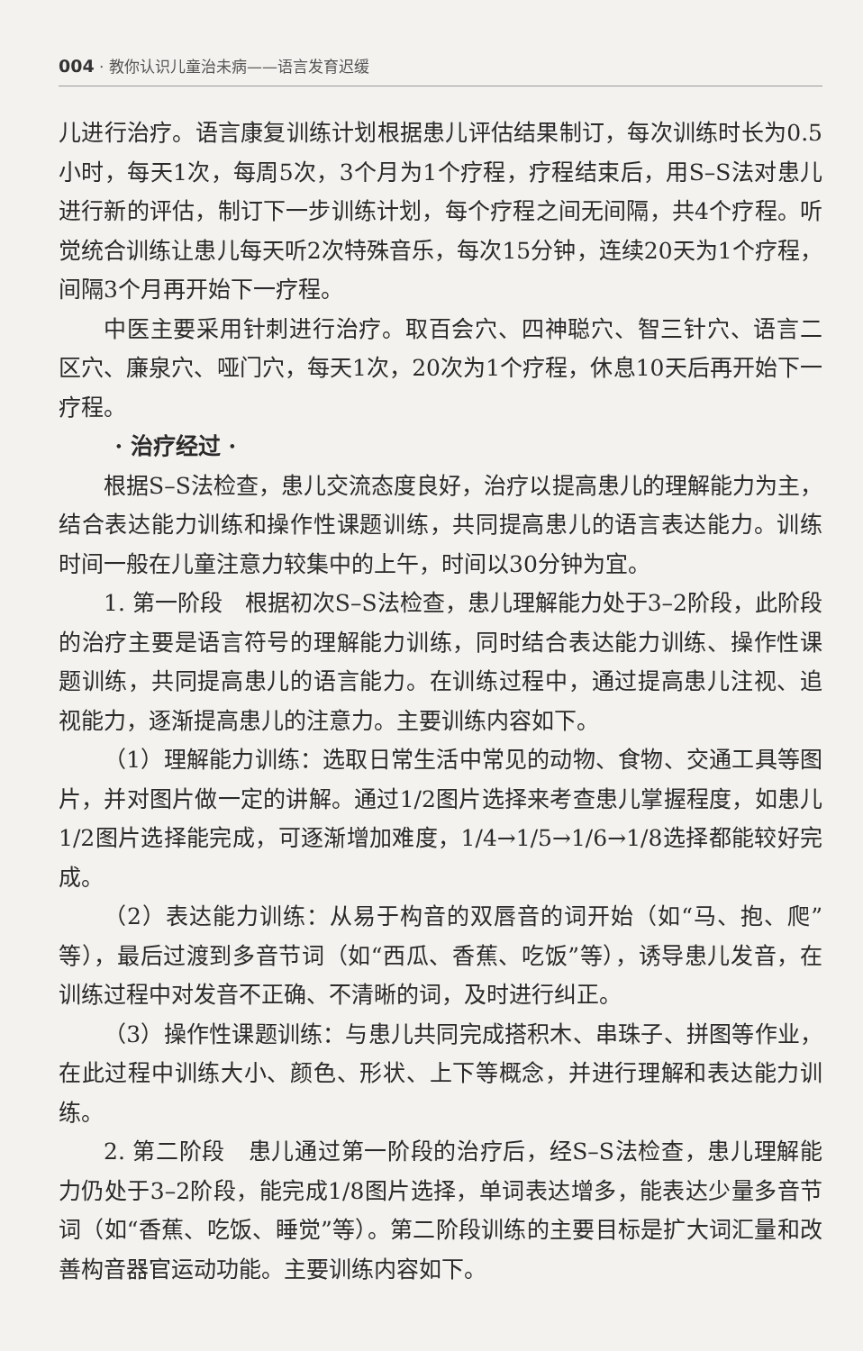004 · 教你认识儿童治未病——语言发育迟缓
儿进行治疗。语言康复训练计划根据患儿评估结果制订，每次训练时长为0.5小时，每天1次，每周5次，3个月为1个疗程，疗程结束后，用S–S法对患儿进行新的评估，制订下一步训练计划，每个疗程之间无间隔，共4个疗程。听觉统合训练让患儿每天听2次特殊音乐，每次15分钟，连续20天为1个疗程，间隔3个月再开始下一疗程。
中医主要采用针刺进行治疗。取百会穴、四神聪穴、智三针穴、语言二区穴、廉泉穴、哑门穴，每天1次，20次为1个疗程，休息10天后再开始下一疗程。
· 治疗经过 ·
根据S–S法检查，患儿交流态度良好，治疗以提高患儿的理解能力为主，结合表达能力训练和操作性课题训练，共同提高患儿的语言表达能力。训练时间一般在儿童注意力较集中的上午，时间以30分钟为宜。
1. 第一阶段　根据初次S–S法检查，患儿理解能力处于3–2阶段，此阶段的治疗主要是语言符号的理解能力训练，同时结合表达能力训练、操作性课题训练，共同提高患儿的语言能力。在训练过程中，通过提高患儿注视、追视能力，逐渐提高患儿的注意力。主要训练内容如下。
（1）理解能力训练：选取日常生活中常见的动物、食物、交通工具等图片，并对图片做一定的讲解。通过1/2图片选择来考查患儿掌握程度，如患儿1/2图片选择能完成，可逐渐增加难度，1/4→1/5→1/6→1/8选择都能较好完成。
（2）表达能力训练：从易于构音的双唇音的词开始（如“马、抱、爬”等），最后过渡到多音节词（如“西瓜、香蕉、吃饭”等），诱导患儿发音，在训练过程中对发音不正确、不清晰的词，及时进行纠正。
（3）操作性课题训练：与患儿共同完成搭积木、串珠子、拼图等作业，在此过程中训练大小、颜色、形状、上下等概念，并进行理解和表达能力训练。
2. 第二阶段　患儿通过第一阶段的治疗后，经S–S法检查，患儿理解能力仍处于3–2阶段，能完成1/8图片选择，单词表达增多，能表达少量多音节词（如“香蕉、吃饭、睡觉”等）。第二阶段训练的主要目标是扩大词汇量和改善构音器官运动功能。主要训练内容如下。